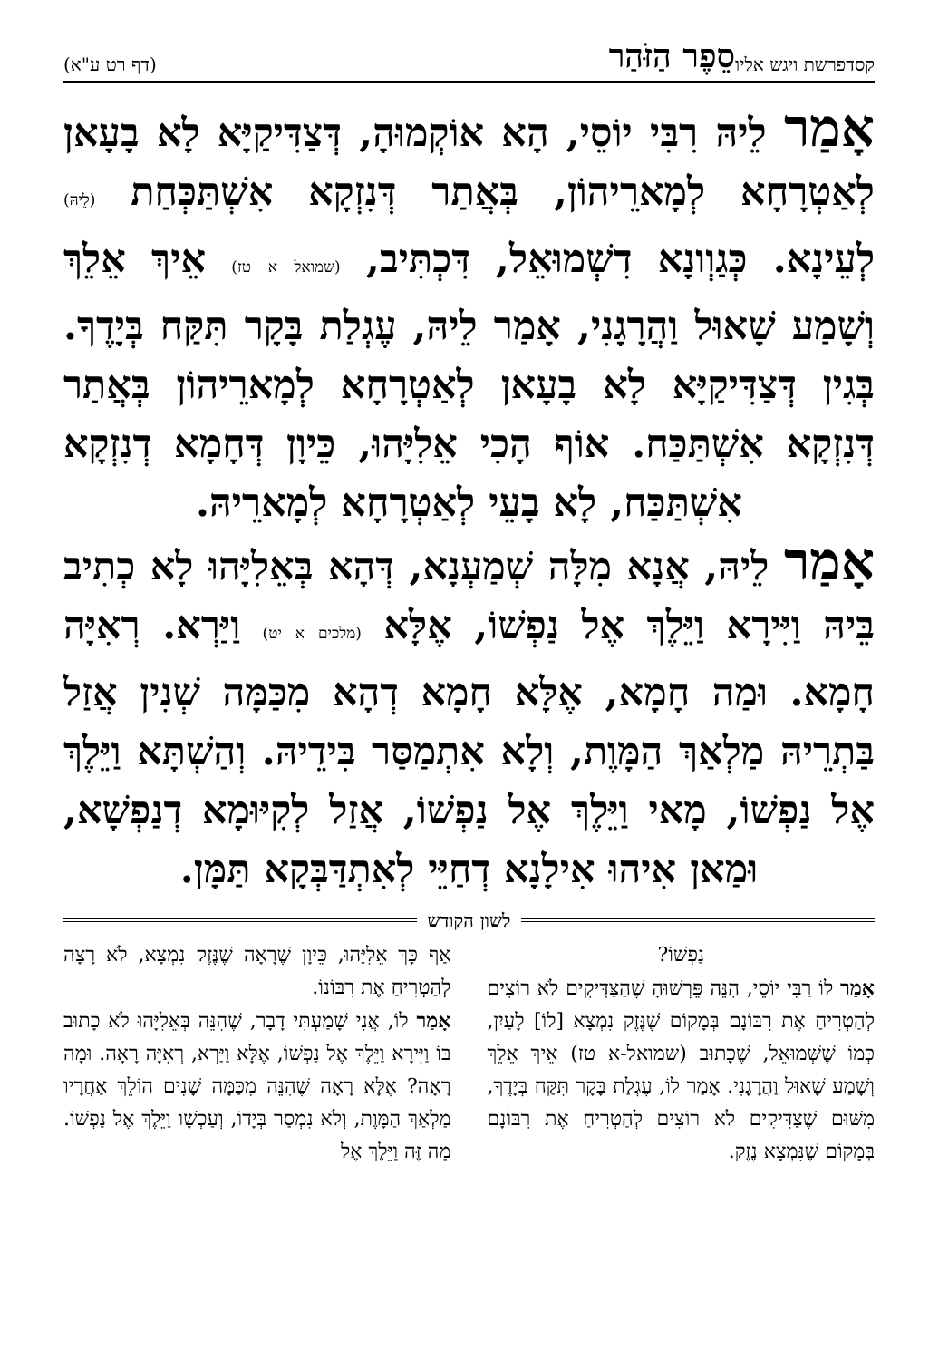קסד פרשת ויגש אליו סֵפֶר הַזֹּהַר (דף רט ע"א)
אָמַר לֵיהּ רִבִּי יוֹסֵי, הָא אוֹקְמוּהָ, דְּצַדִּיקַיָּא לָא בָעָאן לְאַטְרָחָא לְמָארֵיהוֹן, בְּאֲתַר דְּנִזְקָא אִשְׁתַּכְּחַת (לֵיהּ) לְעֵינָא. כְּגַוְונָא דִשְׁמוּאֵל, דִּכְתִּיב, (שמואל א טז) אֵיךְ אֵלֵךְ וְשָׁמַע שָׁאוּל וַהֲרָגָנִי, אָמַר לֵיהּ, עֶגְלַת בָּקָר תִּקַּח בְּיָדֶךָ. בְּגִין דְּצַדִּיקַיָּא לָא בָעָאן לְאַטְרָחָא לְמָארֵיהוֹן בְּאֲתַר דְּנִזְקָא אִשְׁתַּכַּח. אוֹף הָכִי אֵלִיָּהוּ, כֵּיוָן דְּחָמָא דְנִזְקָא אִשְׁתַּכַּח, לָא בָעֵי לְאַטְרָחָא לְמָארֵיהּ.
אָמַר לֵיהּ, אֲנָא מִלָּה שְׁמַעְנָא, דְּהָא בְּאֵלִיָּהוּ לָא כְתִיב בֵּיהּ וַיִּירָא וַיֵּלֶךְ אֶל נַפְשׁוֹ, אֶלָּא (מלכים א יט) וַיַּרְא. רְאִיָּה חָמָא. וּמַה חָמָא, אֶלָּא חָמָא דְהָא מִכַּמָּה שְׁנִין אֲזַל בַּתְרֵיהּ מַלְאַךְ הַמָּוֶת, וְלָא אִתְמַסַּר בִּידֵיהּ. וְהַשְׁתָּא וַיֵּלֶךְ אֶל נַפְשׁוֹ, מָאי וַיֵּלֶךְ אֶל נַפְשׁוֹ, אֲזַל לְקִיּוּמָא דְנַפְשָׁא, וּמַאן אִיהוּ אִילָנָא דְחַיֵּי לְאִתְדַּבְּקָא תַּמָּן.
לשון הקודש
נַפְשׁוֹ?
אָמַר לוֹ רַבִּי יוֹסֵי, הִנֵּה פֵּרְשׁוּהָ שֶׁהַצַּדִּיקִים לֹא רוֹצִים לְהַטְרִיחַ אֶת רִבּוֹנָם בְּמָקוֹם שֶׁנֶּזֶק נִמְצָא [לוֹ] לָעַיִן, כְּמוֹ שֶׁשְּׁמוּאֵל, שֶׁכָּתוּב (שמואל-א טז) אֵיךְ אֵלֵךְ וְשָׁמַע שָׁאוּל וַהֲרָגָנִי. אָמַר לוֹ, עֶגְלַת בָּקָר תִּקַּח בְּיָדֶךָ, מִשּׁוּם שֶׁצַּדִּיקִים לֹא רוֹצִים לְהַטְרִיחַ אֶת רִבּוֹנָם בְּמָקוֹם שֶׁנִּמְצָא נֶזֶק.
אַף כָּךְ אֵלִיָּהוּ, כֵּיוָן שֶׁרָאָה שֶׁנֶּזֶק נִמְצָא, לֹא רָצָה לְהַטְרִיחַ אֶת רִבּוֹנוֹ.
אָמַר לוֹ, אֲנִי שָׁמַעְתִּי דָבָר, שֶׁהִנֵּה בְּאֵלִיָּהוּ לֹא כָתוּב בּוֹ וַיִּירָא וַיֵּלֶךְ אֶל נַפְשׁוֹ, אֶלָּא וַיַּרְא, רְאִיָּה רָאָה. וּמָה רָאָה? אֶלָּא רָאָה שֶׁהִנֵּה מִכַּמָּה שָׁנִים הוֹלֵךְ אַחֲרָיו מַלְאַךְ הַמָּוֶת, וְלֹא נִמְסַר בְּיָדוֹ, וְעַכְשָׁו וַיֵּלֶךְ אֶל נַפְשׁוֹ. מַה זֶּה וַיֵּלֶךְ אֶל